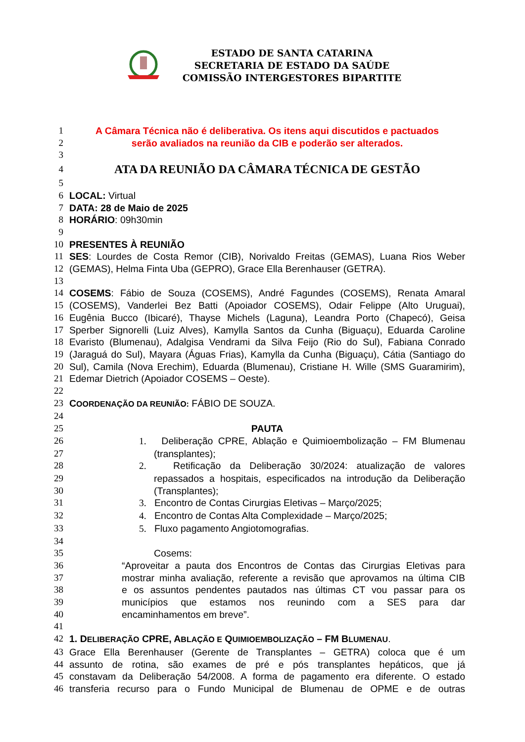ESTADO DE SANTA CATARINA
SECRETARIA DE ESTADO DA SAÚDE
COMISSÃO INTERGESTORES BIPARTITE
1 A Câmara Técnica não é deliberativa. Os itens aqui discutidos e pactuados
2 serão avaliados na reunião da CIB e poderão ser alterados.
3
4 ATA DA REUNIÃO DA CÂMARA TÉCNICA DE GESTÃO
5
6 LOCAL: Virtual
7 DATA: 28 de Maio de 2025
8 HORÁRIO: 09h30min
9
10 PRESENTES À REUNIÃO
11 SES: Lourdes de Costa Remor (CIB), Norivaldo Freitas (GEMAS), Luana Rios Weber
12 (GEMAS), Helma Finta Uba (GEPRO), Grace Ella Berenhauser (GETRA).
13
14 COSEMS: Fábio de Souza (COSEMS), André Fagundes (COSEMS), Renata Amaral
15 (COSEMS), Vanderlei Bez Batti (Apoiador COSEMS), Odair Felippe (Alto Uruguai),
16 Eugênia Bucco (Ibicaré), Thayse Michels (Laguna), Leandra Porto (Chapecó), Geisa
17 Sperber Signorelli (Luiz Alves), Kamylla Santos da Cunha (Biguaçu), Eduarda Caroline
18 Evaristo (Blumenau), Adalgisa Vendrami da Silva Feijo (Rio do Sul), Fabiana Conrado
19 (Jaraguá do Sul), Mayara (Águas Frias), Kamylla da Cunha (Biguaçu), Cátia (Santiago do
20 Sul), Camila (Nova Erechim), Eduarda (Blumenau), Cristiane H. Wille (SMS Guaramirim),
21 Edemar Dietrich (Apoiador COSEMS – Oeste).
22
23 COORDENAÇÃO DA REUNIÃO: FÁBIO DE SOUZA.
24
25 PAUTA
26 1. Deliberação CPRE, Ablação e Quimioembolização – FM Blumenau
27 (transplantes);
28 2. Retificação da Deliberação 30/2024: atualização de valores
29 repassados a hospitais, especificados na introdução da Deliberação
30 (Transplantes);
31 3. Encontro de Contas Cirurgias Eletivas – Março/2025;
32 4. Encontro de Contas Alta Complexidade – Março/2025;
33 5. Fluxo pagamento Angiotomografias.
34
35 Cosems:
36 “Aproveitar a pauta dos Encontros de Contas das Cirurgias Eletivas para
37 mostrar minha avaliação, referente a revisão que aprovamos na última CIB
38 e os assuntos pendentes pautados nas últimas CT vou passar para os
39 municípios que estamos nos reunindo com a SES para dar
40 encaminhamentos em breve”.
41
42 1. D ELIBERAÇÃO CPRE, A BLAÇÃO E QUIMIOEMBOLIZAÇÃO – FM B LUMENAU.
43 Grace Ella Berenhauser (Gerente de Transplantes – GETRA) coloca que é um
44 assunto de rotina, são exames de pré e pós transplantes hepáticos, que já
45 constavam da Deliberação 54/2008. A forma de pagamento era diferente. O estado
46 transferia recurso para o Fundo Municipal de Blumenau de OPME e de outras